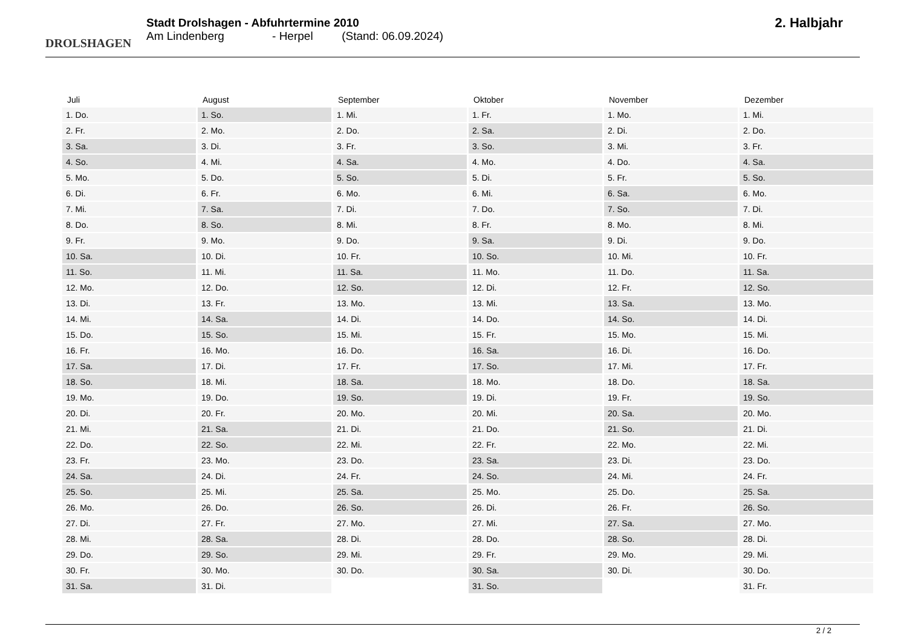DROLSHAGEN
Stadt Drolshagen - Abfuhrtermine 2010
Am Lindenberg - Herpel (Stand: 06.09.2024)
2. Halbjahr
| Juli | August | September | Oktober | November | Dezember |
| --- | --- | --- | --- | --- | --- |
| 1. Do. | 1. So. | 1. Mi. | 1. Fr. | 1. Mo. | 1. Mi. |
| 2. Fr. | 2. Mo. | 2. Do. | 2. Sa. | 2. Di. | 2. Do. |
| 3. Sa. | 3. Di. | 3. Fr. | 3. So. | 3. Mi. | 3. Fr. |
| 4. So. | 4. Mi. | 4. Sa. | 4. Mo. | 4. Do. | 4. Sa. |
| 5. Mo. | 5. Do. | 5. So. | 5. Di. | 5. Fr. | 5. So. |
| 6. Di. | 6. Fr. | 6. Mo. | 6. Mi. | 6. Sa. | 6. Mo. |
| 7. Mi. | 7. Sa. | 7. Di. | 7. Do. | 7. So. | 7. Di. |
| 8. Do. | 8. So. | 8. Mi. | 8. Fr. | 8. Mo. | 8. Mi. |
| 9. Fr. | 9. Mo. | 9. Do. | 9. Sa. | 9. Di. | 9. Do. |
| 10. Sa. | 10. Di. | 10. Fr. | 10. So. | 10. Mi. | 10. Fr. |
| 11. So. | 11. Mi. | 11. Sa. | 11. Mo. | 11. Do. | 11. Sa. |
| 12. Mo. | 12. Do. | 12. So. | 12. Di. | 12. Fr. | 12. So. |
| 13. Di. | 13. Fr. | 13. Mo. | 13. Mi. | 13. Sa. | 13. Mo. |
| 14. Mi. | 14. Sa. | 14. Di. | 14. Do. | 14. So. | 14. Di. |
| 15. Do. | 15. So. | 15. Mi. | 15. Fr. | 15. Mo. | 15. Mi. |
| 16. Fr. | 16. Mo. | 16. Do. | 16. Sa. | 16. Di. | 16. Do. |
| 17. Sa. | 17. Di. | 17. Fr. | 17. So. | 17. Mi. | 17. Fr. |
| 18. So. | 18. Mi. | 18. Sa. | 18. Mo. | 18. Do. | 18. Sa. |
| 19. Mo. | 19. Do. | 19. So. | 19. Di. | 19. Fr. | 19. So. |
| 20. Di. | 20. Fr. | 20. Mo. | 20. Mi. | 20. Sa. | 20. Mo. |
| 21. Mi. | 21. Sa. | 21. Di. | 21. Do. | 21. So. | 21. Di. |
| 22. Do. | 22. So. | 22. Mi. | 22. Fr. | 22. Mo. | 22. Mi. |
| 23. Fr. | 23. Mo. | 23. Do. | 23. Sa. | 23. Di. | 23. Do. |
| 24. Sa. | 24. Di. | 24. Fr. | 24. So. | 24. Mi. | 24. Fr. |
| 25. So. | 25. Mi. | 25. Sa. | 25. Mo. | 25. Do. | 25. Sa. |
| 26. Mo. | 26. Do. | 26. So. | 26. Di. | 26. Fr. | 26. So. |
| 27. Di. | 27. Fr. | 27. Mo. | 27. Mi. | 27. Sa. | 27. Mo. |
| 28. Mi. | 28. Sa. | 28. Di. | 28. Do. | 28. So. | 28. Di. |
| 29. Do. | 29. So. | 29. Mi. | 29. Fr. | 29. Mo. | 29. Mi. |
| 30. Fr. | 30. Mo. | 30. Do. | 30. Sa. | 30. Di. | 30. Do. |
| 31. Sa. | 31. Di. | | 31. So. | | 31. Fr. |
2 / 2